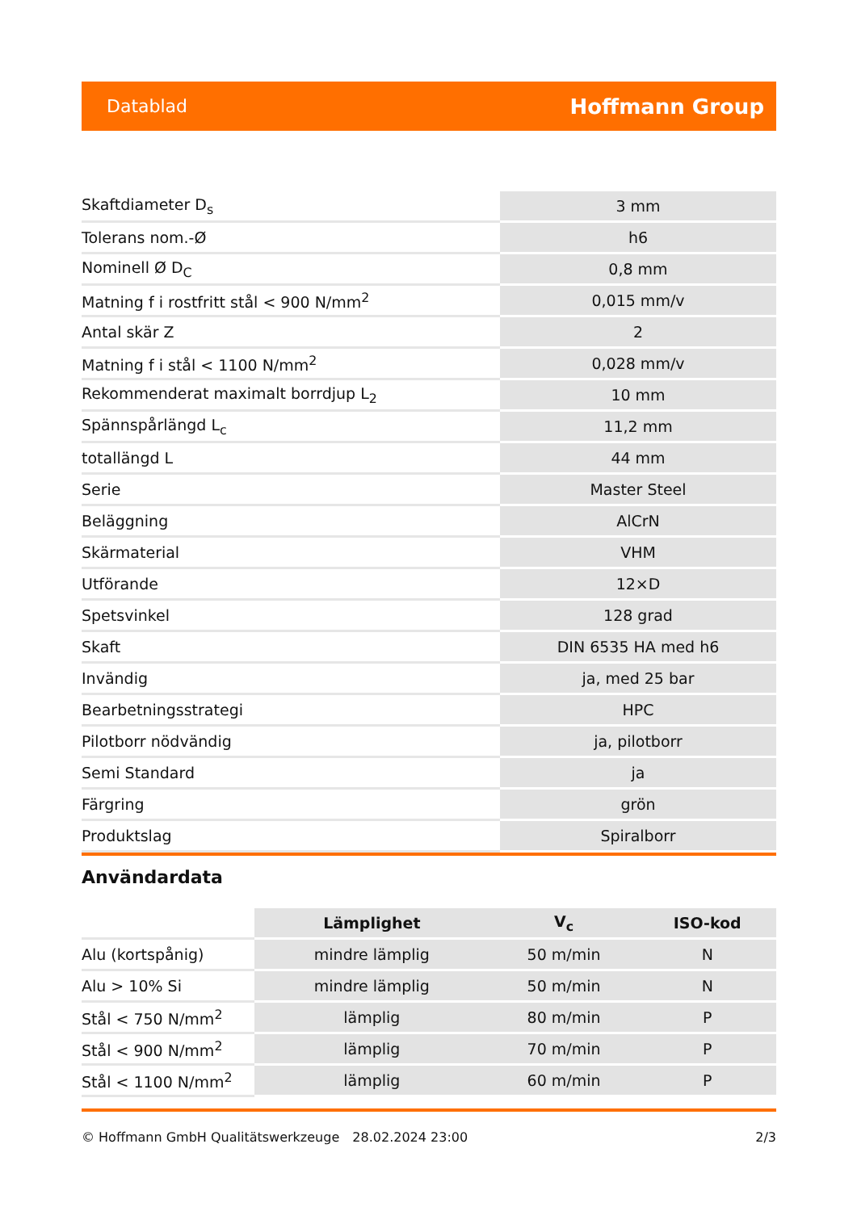Datablad Hoffmann Group
| Skaftdiameter D<sub>s</sub> | 3 mm |
| Tolerans nom.-Ø | h6 |
| Nominell Ø D<sub>C</sub> | 0,8 mm |
| Matning f i rostfritt stål < 900 N/mm<sup>2</sup> | 0,015 mm/v |
| Antal skär Z | 2 |
| Matning f i stål < 1100 N/mm<sup>2</sup> | 0,028 mm/v |
| Rekommenderat maximalt borrdjup L<sub>2</sub> | 10 mm |
| Spännspårlängd L<sub>c</sub> | 11,2 mm |
| totallängd L | 44 mm |
| Serie | Master Steel |
| Beläggning | AlCrN |
| Skärmaterial | VHM |
| Utförande | 12×D |
| Spetsvinkel | 128 grad |
| Skaft | DIN 6535 HA med h6 |
| Invändig | ja, med 25 bar |
| Bearbetningsstrategi | HPC |
| Pilotborr nödvändig | ja, pilotborr |
| Semi Standard | ja |
| Färgring | grön |
| Produktslag | Spiralborr |
Användardata
| | Lämplighet | V<sub>c</sub> | ISO-kod |
| --- | --- | --- | --- |
| Alu (kortspånig) | mindre lämplig | 50 m/min | N |
| Alu > 10% Si | mindre lämplig | 50 m/min | N |
| Stål < 750 N/mm<sup>2</sup> | lämplig | 80 m/min | P |
| Stål < 900 N/mm<sup>2</sup> | lämplig | 70 m/min | P |
| Stål < 1100 N/mm<sup>2</sup> | lämplig | 60 m/min | P |
© Hoffmann GmbH Qualitätswerkzeuge 28.02.2024 23:00 2/3